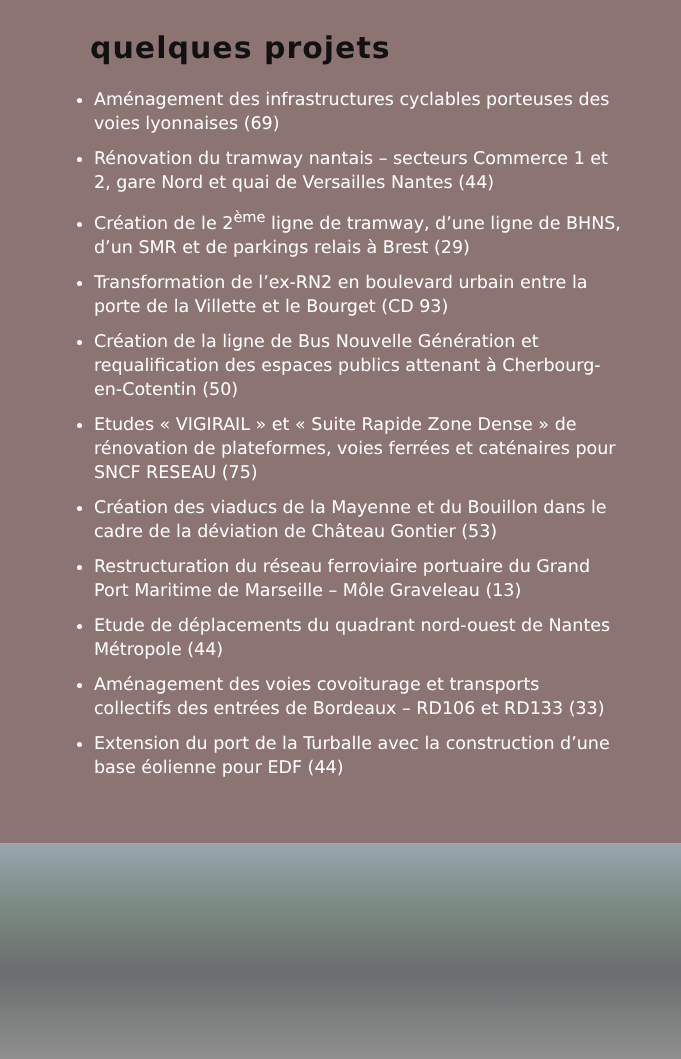quelques projets
Aménagement des infrastructures cyclables porteuses des voies lyonnaises (69)
Rénovation du tramway nantais – secteurs Commerce 1 et 2, gare Nord et quai de Versailles Nantes (44)
Création de le 2<sup>ème</sup> ligne de tramway, d’une ligne de BHNS, d’un SMR et de parkings relais à Brest (29)
Transformation de l’ex-RN2 en boulevard urbain entre la porte de la Villette et le Bourget (CD 93)
Création de la ligne de Bus Nouvelle Génération et requalification des espaces publics attenant à Cherbourg-en-Cotentin (50)
Etudes « VIGIRAIL » et « Suite Rapide Zone Dense » de rénovation de plateformes, voies ferrées et caténaires pour SNCF RESEAU (75)
Création des viaducs de la Mayenne et du Bouillon dans le cadre de la déviation de Château Gontier (53)
Restructuration du réseau ferroviaire portuaire du Grand Port Maritime de Marseille – Môle Graveleau (13)
Etude de déplacements du quadrant nord-ouest de Nantes Métropole (44)
Aménagement des voies covoiturage et transports collectifs des entrées de Bordeaux – RD106 et RD133 (33)
Extension du port de la Turballe avec la construction d’une base éolienne pour EDF (44)